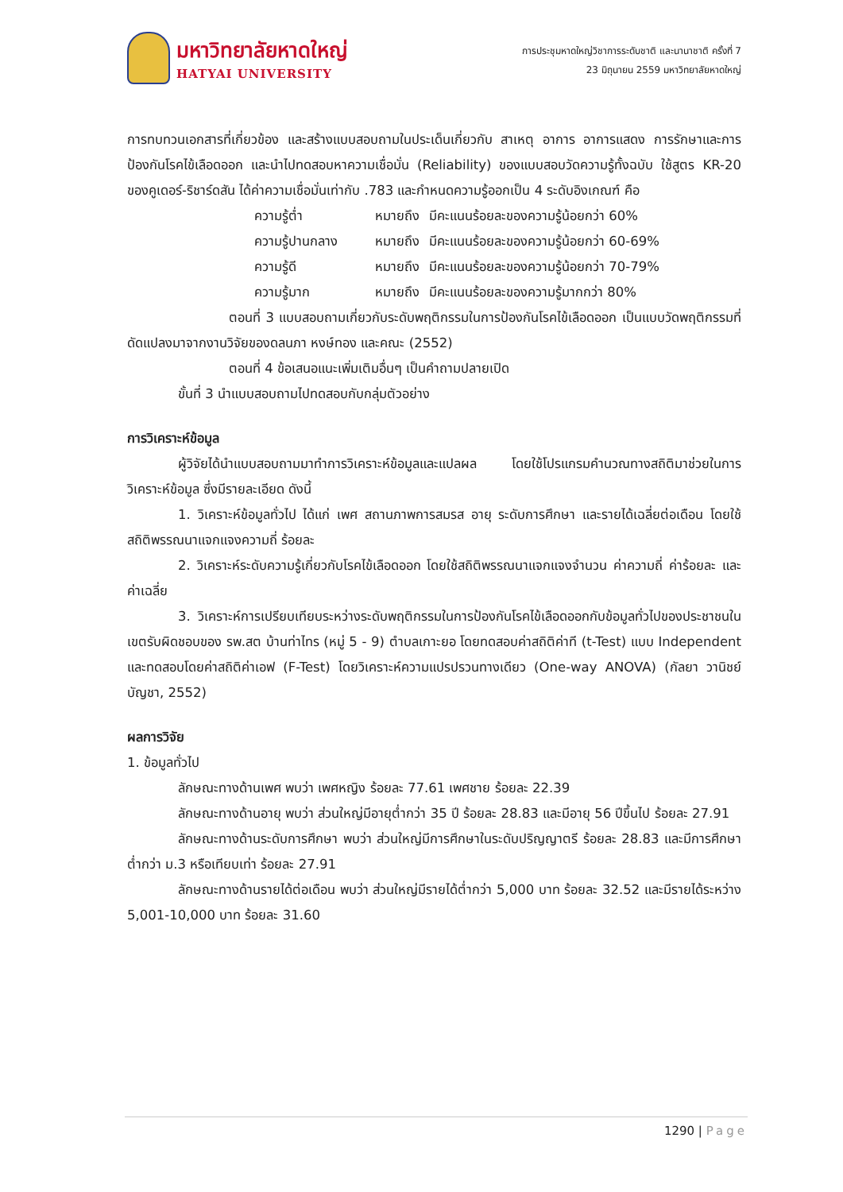มหาวิทยาลัยหาดใหญ่
HATYAI UNIVERSITY
การประชุมหาดใหญ่วิชาการระดับชาติ และนานาชาติ ครั้งที่ 7
23 มิถุนายน 2559 มหาวิทยาลัยหาดใหญ่
การทบทวนเอกสารที่เกี่ยวข้อง และสร้างแบบสอบถามในประเด็นเกี่ยวกับ สาเหตุ อาการ อาการแสดง การรักษาและการป้องกันโรคไข้เลือดออก และนำไปทดสอบหาความเชื่อมั่น (Reliability) ของแบบสอบวัดความรู้ทั้งฉบับ ใช้สูตร KR-20 ของคูเดอร์-ริชาร์ดสัน ได้ค่าความเชื่อมั่นเท่ากับ .783 และกำหนดความรู้ออกเป็น 4 ระดับอิงเกณฑ์ คือ
| ความรู้ต่ำ | หมายถึง | มีคะแนนร้อยละของความรู้น้อยกว่า 60% |
| ความรู้ปานกลาง | หมายถึง | มีคะแนนร้อยละของความรู้น้อยกว่า 60-69% |
| ความรู้ดี | หมายถึง | มีคะแนนร้อยละของความรู้น้อยกว่า 70-79% |
| ความรู้มาก | หมายถึง | มีคะแนนร้อยละของความรู้มากกว่า 80% |
ตอนที่ 3 แบบสอบถามเกี่ยวกับระดับพฤติกรรมในการป้องกันโรคไข้เลือดออก เป็นแบบวัดพฤติกรรมที่ดัดแปลงมาจากงานวิจัยของดลนภา หงษ์ทอง และคณะ (2552)
ตอนที่ 4 ข้อเสนอแนะเพิ่มเติมอื่นๆ เป็นคำถามปลายเปิด
ขั้นที่ 3 นำแบบสอบถามไปทดสอบกับกลุ่มตัวอย่าง
การวิเคราะห์ข้อมูล
ผู้วิจัยได้นำแบบสอบถามมาทำการวิเคราะห์ข้อมูลและแปลผล โดยใช้โปรแกรมคำนวณทางสถิติมาช่วยในการวิเคราะห์ข้อมูล ซึ่งมีรายละเอียด ดังนี้
1. วิเคราะห์ข้อมูลทั่วไป ได้แก่ เพศ สถานภาพการสมรส อายุ ระดับการศึกษา และรายได้เฉลี่ยต่อเดือน โดยใช้สถิติพรรณนาแจกแจงความถี่ ร้อยละ
2. วิเคราะห์ระดับความรู้เกี่ยวกับโรคไข้เลือดออก โดยใช้สถิติพรรณนาแจกแจงจำนวน ค่าความถี่ ค่าร้อยละ และค่าเฉลี่ย
3. วิเคราะห์การเปรียบเทียบระหว่างระดับพฤติกรรมในการป้องกันโรคไข้เลือดออกกับข้อมูลทั่วไปของประชาชนในเขตรับผิดชอบของ รพ.สต บ้านท่าไทร (หมู่ 5 - 9) ตำบลเกาะยอ โดยทดสอบค่าสถิติค่าที (t-Test) แบบ Independent และทดสอบโดยค่าสถิติค่าเอฟ (F-Test) โดยวิเคราะห์ความแปรปรวนทางเดียว (One-way ANOVA) (กัลยา วานิชย์บัญชา, 2552)
ผลการวิจัย
1. ข้อมูลทั่วไป
ลักษณะทางด้านเพศ พบว่า เพศหญิง ร้อยละ 77.61 เพศชาย ร้อยละ 22.39
ลักษณะทางด้านอายุ พบว่า ส่วนใหญ่มีอายุต่ำกว่า 35 ปี ร้อยละ 28.83 และมีอายุ 56 ปีขึ้นไป ร้อยละ 27.91
ลักษณะทางด้านระดับการศึกษา พบว่า ส่วนใหญ่มีการศึกษาในระดับปริญญาตรี ร้อยละ 28.83 และมีการศึกษาต่ำกว่า ม.3 หรือเทียบเท่า ร้อยละ 27.91
ลักษณะทางด้านรายได้ต่อเดือน พบว่า ส่วนใหญ่มีรายได้ต่ำกว่า 5,000 บาท ร้อยละ 32.52 และมีรายได้ระหว่าง 5,001-10,000 บาท ร้อยละ 31.60
1290 | Page